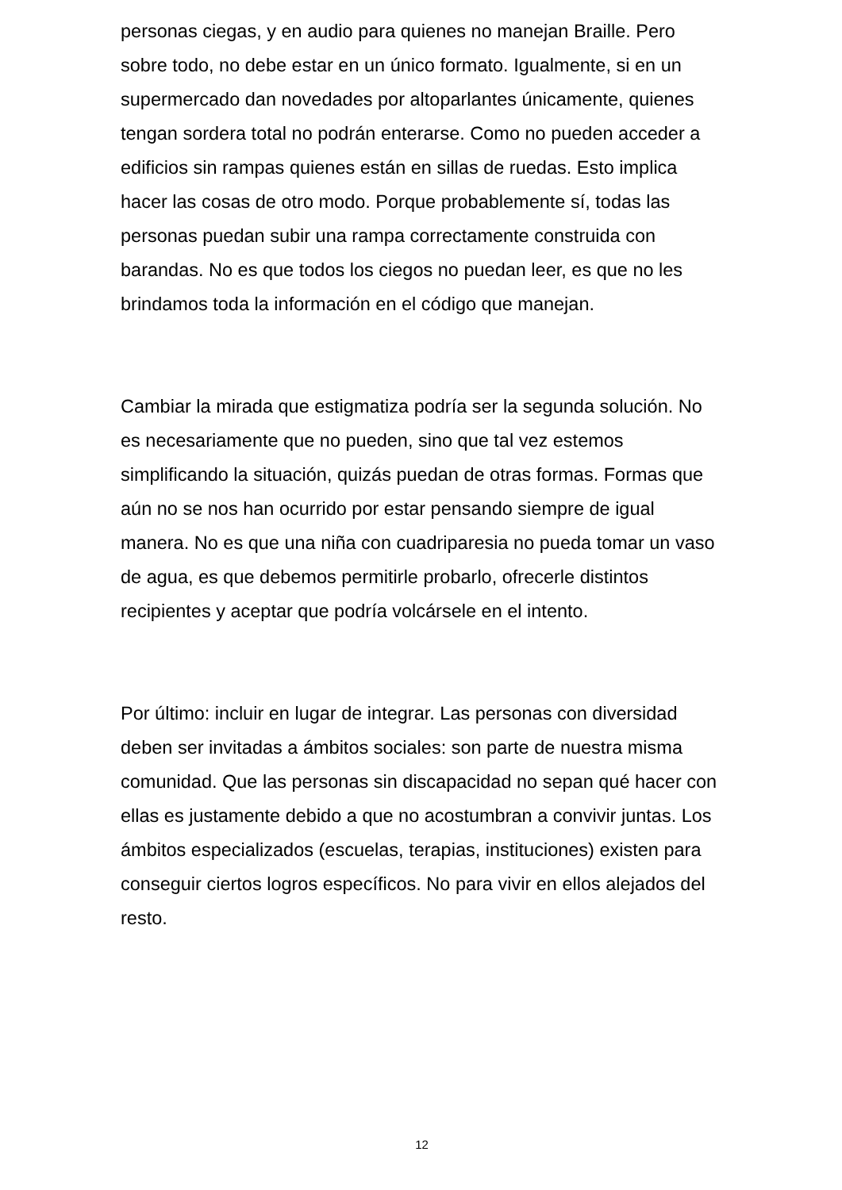personas ciegas, y en audio para quienes no manejan Braille. Pero sobre todo, no debe estar en un único formato. Igualmente, si en un supermercado dan novedades por altoparlantes únicamente, quienes tengan sordera total no podrán enterarse. Como no pueden acceder a edificios sin rampas quienes están en sillas de ruedas. Esto implica hacer las cosas de otro modo. Porque probablemente sí, todas las personas puedan subir una rampa correctamente construida con barandas. No es que todos los ciegos no puedan leer, es que no les brindamos toda la información en el código que manejan.
Cambiar la mirada que estigmatiza podría ser la segunda solución. No es necesariamente que no pueden, sino que tal vez estemos simplificando la situación, quizás puedan de otras formas. Formas que aún no se nos han ocurrido por estar pensando siempre de igual manera. No es que una niña con cuadriparesia no pueda tomar un vaso de agua, es que debemos permitirle probarlo, ofrecerle distintos recipientes y aceptar que podría volcársele en el intento.
Por último: incluir en lugar de integrar. Las personas con diversidad deben ser invitadas a ámbitos sociales: son parte de nuestra misma comunidad. Que las personas sin discapacidad no sepan qué hacer con ellas es justamente debido a que no acostumbran a convivir juntas. Los ámbitos especializados (escuelas, terapias, instituciones) existen para conseguir ciertos logros específicos. No para vivir en ellos alejados del resto.
12